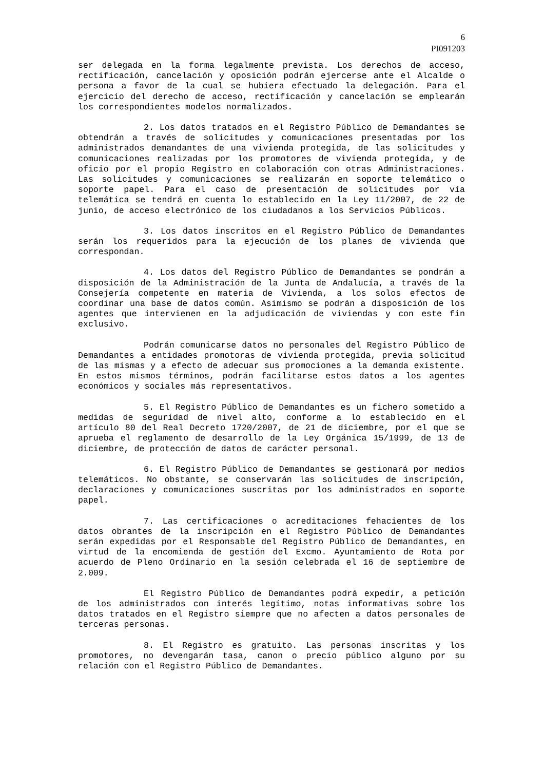6
PI091203
ser delegada en la forma legalmente prevista. Los derechos de acceso, rectificación, cancelación y oposición podrán ejercerse ante el Alcalde o persona a favor de la cual se hubiera efectuado la delegación. Para el ejercicio del derecho de acceso, rectificación y cancelación se emplearán los correspondientes modelos normalizados.
2. Los datos tratados en el Registro Público de Demandantes se obtendrán a través de solicitudes y comunicaciones presentadas por los administrados demandantes de una vivienda protegida, de las solicitudes y comunicaciones realizadas por los promotores de vivienda protegida, y de oficio por el propio Registro en colaboración con otras Administraciones. Las solicitudes y comunicaciones se realizarán en soporte telemático o soporte papel. Para el caso de presentación de solicitudes por vía telemática se tendrá en cuenta lo establecido en la Ley 11/2007, de 22 de junio, de acceso electrónico de los ciudadanos a los Servicios Públicos.
3. Los datos inscritos en el Registro Público de Demandantes serán los requeridos para la ejecución de los planes de vivienda que correspondan.
4. Los datos del Registro Público de Demandantes se pondrán a disposición de la Administración de la Junta de Andalucía, a través de la Consejería competente en materia de Vivienda, a los solos efectos de coordinar una base de datos común. Asimismo se podrán a disposición de los agentes que intervienen en la adjudicación de viviendas y con este fin exclusivo.
Podrán comunicarse datos no personales del Registro Público de Demandantes a entidades promotoras de vivienda protegida, previa solicitud de las mismas y a efecto de adecuar sus promociones a la demanda existente. En estos mismos términos, podrán facilitarse estos datos a los agentes económicos y sociales más representativos.
5. El Registro Público de Demandantes es un fichero sometido a medidas de seguridad de nivel alto, conforme a lo establecido en el artículo 80 del Real Decreto 1720/2007, de 21 de diciembre, por el que se aprueba el reglamento de desarrollo de la Ley Orgánica 15/1999, de 13 de diciembre, de protección de datos de carácter personal.
6. El Registro Público de Demandantes se gestionará por medios telemáticos. No obstante, se conservarán las solicitudes de inscripción, declaraciones y comunicaciones suscritas por los administrados en soporte papel.
7. Las certificaciones o acreditaciones fehacientes de los datos obrantes de la inscripción en el Registro Público de Demandantes serán expedidas por el Responsable del Registro Público de Demandantes, en virtud de la encomienda de gestión del Excmo. Ayuntamiento de Rota por acuerdo de Pleno Ordinario en la sesión celebrada el 16 de septiembre de 2.009.
El Registro Público de Demandantes podrá expedir, a petición de los administrados con interés legítimo, notas informativas sobre los datos tratados en el Registro siempre que no afecten a datos personales de terceras personas.
8. El Registro es gratuito. Las personas inscritas y los promotores, no devengarán tasa, canon o precio público alguno por su relación con el Registro Público de Demandantes.